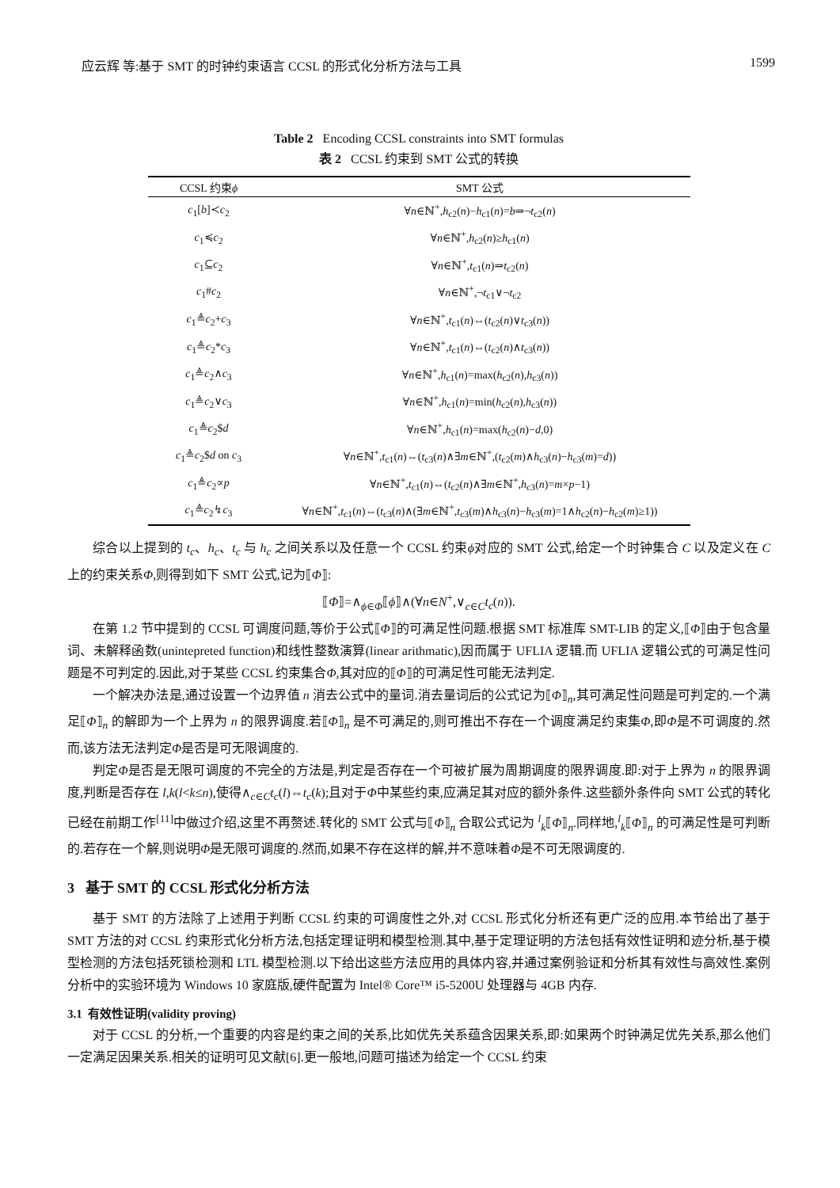应云辉 等:基于 SMT 的时钟约束语言 CCSL 的形式化分析方法与工具 1599
Table 2 Encoding CCSL constraints into SMT formulas
表 2 CCSL 约束到 SMT 公式的转换
| CCSL 约束 ϕ | SMT 公式 |
| --- | --- |
| c<sub>1</sub>[ b ]≺ c<sub>2</sub> | ∀ n ∈ℕ<sup>+</sup>, h<sub>c2</sub>( n )− h<sub>c1</sub>( n )= b ⇒¬ t<sub>c2</sub>( n ) |
| c<sub>1</sub>≼ c<sub>2</sub> | ∀ n ∈ℕ<sup>+</sup>, h<sub>c2</sub>( n )≥ h<sub>c1</sub>( n ) |
| c<sub>1</sub>⊆ c<sub>2</sub> | ∀ n ∈ℕ<sup>+</sup>, t<sub>c1</sub>( n )⇒ t<sub>c2</sub>( n ) |
| c<sub>1</sub># c<sub>2</sub> | ∀ n ∈ℕ<sup>+</sup>,¬ t<sub>c1</sub>∨¬ t<sub>c2</sub> |
| c<sub>1</sub>≜ c<sub>2</sub>+ c<sub>3</sub> | ∀ n ∈ℕ<sup>+</sup>, t<sub>c1</sub>( n )⇔( t<sub>c2</sub>( n )∨ t<sub>c3</sub>( n )) |
| c<sub>1</sub>≜ c<sub>2</sub>* c<sub>3</sub> | ∀ n ∈ℕ<sup>+</sup>, t<sub>c1</sub>( n )⇔( t<sub>c2</sub>( n )∧ t<sub>c3</sub>( n )) |
| c<sub>1</sub>≜ c<sub>2</sub>∧ c<sub>3</sub> | ∀ n ∈ℕ<sup>+</sup>, h<sub>c1</sub>( n )=max( h<sub>c2</sub>( n ), h<sub>c3</sub>( n )) |
| c<sub>1</sub>≜ c<sub>2</sub>∨ c<sub>3</sub> | ∀ n ∈ℕ<sup>+</sup>, h<sub>c1</sub>( n )=min( h<sub>c2</sub>( n ), h<sub>c3</sub>( n )) |
| c<sub>1</sub>≜ c<sub>2</sub>$ d | ∀ n ∈ℕ<sup>+</sup>, h<sub>c1</sub>( n )=max( h<sub>c2</sub>( n )− d ,0) |
| c<sub>1</sub>≜ c<sub>2</sub>$ d on c<sub>3</sub> | ∀ n ∈ℕ<sup>+</sup>, t<sub>c1</sub>( n )⇔( t<sub>c3</sub>( n )∧∃ m ∈ℕ<sup>+</sup>,( t<sub>c2</sub>( m )∧ h<sub>c3</sub>( n )− h<sub>c3</sub>( m )= d )) |
| c<sub>1</sub>≜ c<sub>2</sub>∝ p | ∀ n ∈ℕ<sup>+</sup>, t<sub>c1</sub>( n )⇔( t<sub>c2</sub>( n )∧∃ m ∈ℕ<sup>+</sup>, h<sub>c3</sub>( n )= m × p −1) |
| c<sub>1</sub>≜ c<sub>2</sub>↯ c<sub>3</sub> | ∀ n ∈ℕ<sup>+</sup>, t<sub>c1</sub>( n )⇔( t<sub>c3</sub>( n )∧(∃ m ∈ℕ<sup>+</sup>, t<sub>c3</sub>( m )∧ h<sub>c3</sub>( n )− h<sub>c3</sub>( m )=1∧ h<sub>c2</sub>( n )− h<sub>c2</sub>( m )≥1)) |
综合以上提到的 t<sub>c</sub>、h<sub>c</sub>、t<sub>c</sub> 与 h<sub>c</sub> 之间关系以及任意一个 CCSL 约束ϕ对应的 SMT 公式,给定一个时钟集合 C 以及定义在 C 上的约束关系Φ,则得到如下 SMT 公式,记为⟦Φ⟧:
⟦Φ⟧=∧<sub>ϕ∈Φ</sub>⟦ϕ⟧∧(∀n∈N<sup>+</sup>,∨<sub>c∈C</sub>t<sub>c</sub>(n)).
在第 1.2 节中提到的 CCSL 可调度问题,等价于公式⟦Φ⟧的可满足性问题.根据 SMT 标准库 SMT-LIB 的定义,⟦Φ⟧由于包含量词、未解释函数(unintepreted function)和线性整数演算(linear arithmatic),因而属于 UFLIA 逻辑.而 UFLIA 逻辑公式的可满足性问题是不可判定的.因此,对于某些 CCSL 约束集合Φ,其对应的⟦Φ⟧的可满足性可能无法判定.
一个解决办法是,通过设置一个边界值 n 消去公式中的量词.消去量词后的公式记为⟦Φ⟧<sub>n</sub>,其可满足性问题是可判定的.一个满足⟦Φ⟧<sub>n</sub> 的解即为一个上界为 n 的限界调度.若⟦Φ⟧<sub>n</sub> 是不可满足的,则可推出不存在一个调度满足约束集Φ,即Φ是不可调度的.然而,该方法无法判定Φ是否是可无限调度的.
判定Φ是否是无限可调度的不完全的方法是,判定是否存在一个可被扩展为周期调度的限界调度.即:对于上界为 n 的限界调度,判断是否存在 l,k(l<k≤n),使得∧<sub>c∈C</sub>t<sub>c</sub>(l)⇔t<sub>c</sub>(k);且对于Φ中某些约束,应满足其对应的额外条件.这些额外条件向 SMT 公式的转化已经在前期工作<sup>[11]</sup>中做过介绍,这里不再赘述.转化的 SMT 公式与⟦Φ⟧<sub>n</sub> 合取公式记为 <sup>l</sup><sub>k</sub>⟦Φ⟧<sub>n</sub>.同样地,<sup>l</sup><sub>k</sub>⟦Φ⟧<sub>n</sub> 的可满足性是可判断的.若存在一个解,则说明Φ是无限可调度的.然而,如果不存在这样的解,并不意味着Φ是不可无限调度的.
3 基于 SMT 的 CCSL 形式化分析方法
基于 SMT 的方法除了上述用于判断 CCSL 约束的可调度性之外,对 CCSL 形式化分析还有更广泛的应用.本节给出了基于 SMT 方法的对 CCSL 约束形式化分析方法,包括定理证明和模型检测.其中,基于定理证明的方法包括有效性证明和迹分析,基于模型检测的方法包括死锁检测和 LTL 模型检测.以下给出这些方法应用的具体内容,并通过案例验证和分析其有效性与高效性.案例分析中的实验环境为 Windows 10 家庭版,硬件配置为 Intel® Core™ i5-5200U 处理器与 4GB 内存.
3.1 有效性证明(validity proving)
对于 CCSL 的分析,一个重要的内容是约束之间的关系,比如优先关系蕴含因果关系,即:如果两个时钟满足优先关系,那么他们一定满足因果关系.相关的证明可见文献[6].更一般地,问题可描述为给定一个 CCSL 约束